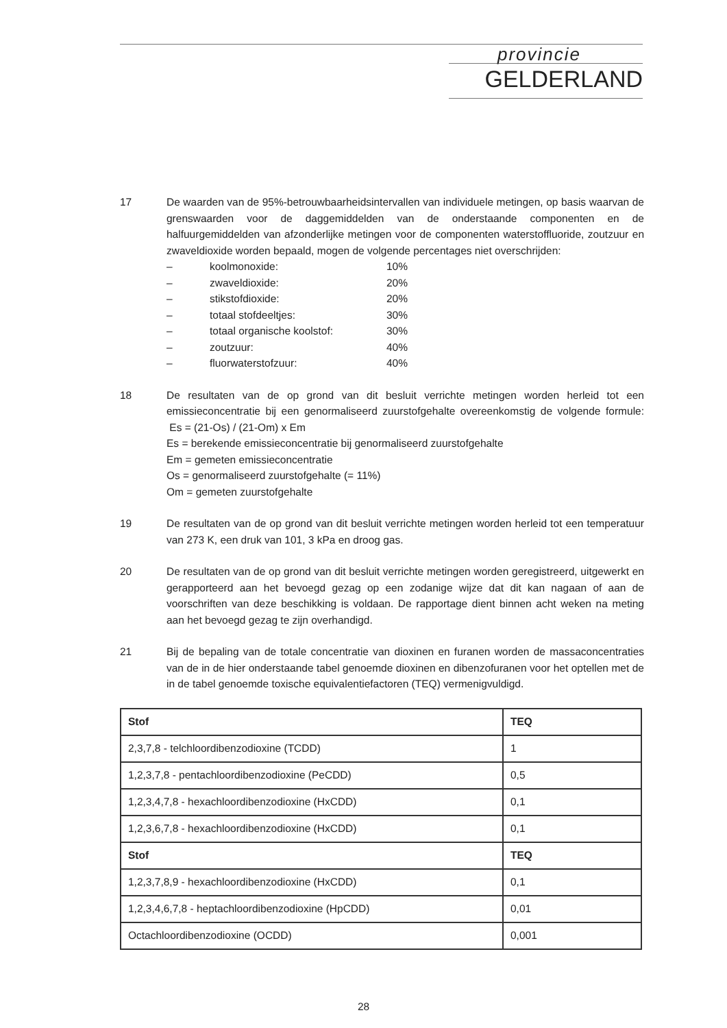provincie
GELDERLAND
17 De waarden van de 95%-betrouwbaarheidsintervallen van individuele metingen, op basis waarvan de grenswaarden voor de daggemiddelden van de onderstaande componenten en de halfuurgemiddelden van afzonderlijke metingen voor de componenten waterstoffluoride, zoutzuur en zwaveldioxide worden bepaald, mogen de volgende percentages niet overschrijden:
| – | koolmonoxide: | 10% |
| – | zwaveldioxide: | 20% |
| – | stikstofdioxide: | 20% |
| – | totaal stofdeeltjes: | 30% |
| – | totaal organische koolstof: | 30% |
| – | zoutzuur: | 40% |
| – | fluorwaterstofzuur: | 40% |
18 De resultaten van de op grond van dit besluit verrichte metingen worden herleid tot een emissieconcentratie bij een genormaliseerd zuurstofgehalte overeenkomstig de volgende formule: Es = (21-Os) / (21-Om) x Em
Es = berekende emissieconcentratie bij genormaliseerd zuurstofgehalte
Em = gemeten emissieconcentratie
Os = genormaliseerd zuurstofgehalte (= 11%)
Om = gemeten zuurstofgehalte
19 De resultaten van de op grond van dit besluit verrichte metingen worden herleid tot een temperatuur van 273 K, een druk van 101, 3 kPa en droog gas.
20 De resultaten van de op grond van dit besluit verrichte metingen worden geregistreerd, uitgewerkt en gerapporteerd aan het bevoegd gezag op een zodanige wijze dat dit kan nagaan of aan de voorschriften van deze beschikking is voldaan. De rapportage dient binnen acht weken na meting aan het bevoegd gezag te zijn overhandigd.
21 Bij de bepaling van de totale concentratie van dioxinen en furanen worden de massaconcentraties van de in de hier onderstaande tabel genoemde dioxinen en dibenzofuranen voor het optellen met de in de tabel genoemde toxische equivalentiefactoren (TEQ) vermenigvuldigd.
| Stof | TEQ |
| --- | --- |
| 2,3,7,8 - telchloordibenzodioxine (TCDD) | 1 |
| 1,2,3,7,8 - pentachloordibenzodioxine (PeCDD) | 0,5 |
| 1,2,3,4,7,8 - hexachloordibenzodioxine (HxCDD) | 0,1 |
| 1,2,3,6,7,8 - hexachloordibenzodioxine (HxCDD) | 0,1 |
| Stof | TEQ |
| 1,2,3,7,8,9 - hexachloordibenzodioxine (HxCDD) | 0,1 |
| 1,2,3,4,6,7,8 - heptachloordibenzodioxine (HpCDD) | 0,01 |
| Octachloordibenzodioxine (OCDD) | 0,001 |
28